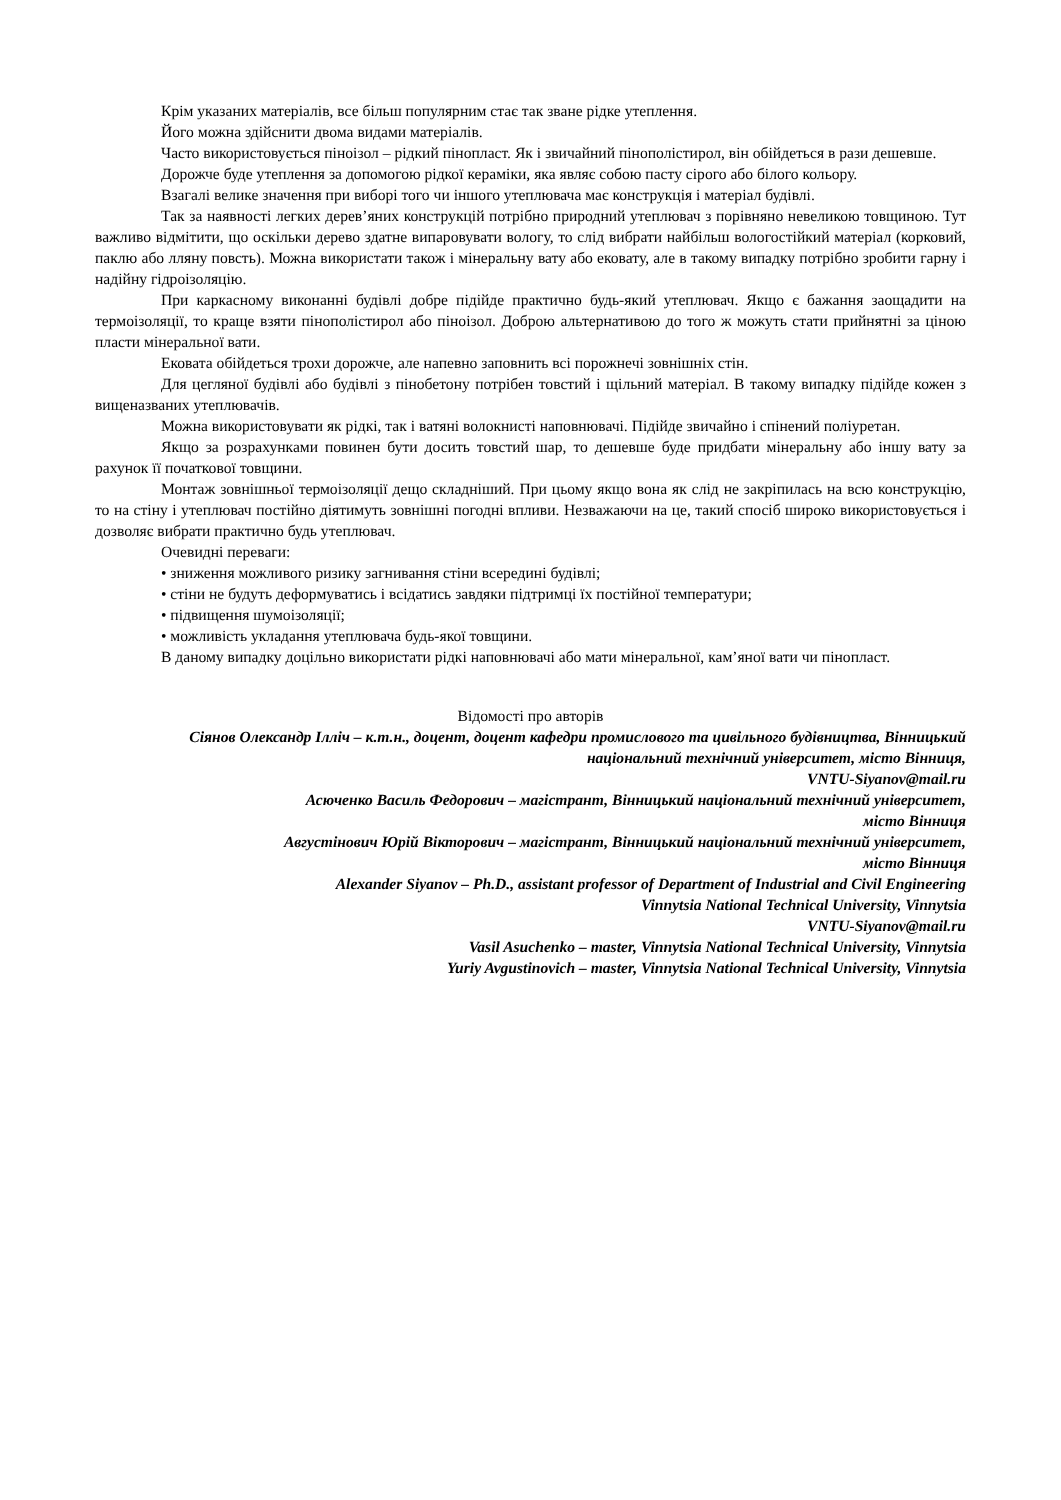Крім указаних матеріалів, все більш популярним стає так зване рідке утеплення.
Його можна здійснити двома видами матеріалів.
Часто використовується піноізол – рідкий пінопласт. Як і звичайний пінополістирол, він обійдеться в рази дешевше.
Дорожче буде утеплення за допомогою рідкої кераміки, яка являє собою пасту сірого або білого кольору.
Взагалі велике значення при виборі того чи іншого утеплювача має конструкція і матеріал будівлі.
Так за наявності легких дерев’яних конструкцій потрібно природний утеплювач з порівняно невеликою товщиною. Тут важливо відмітити, що оскільки дерево здатне випаровувати вологу, то слід вибрати найбільш вологостійкий матеріал (корковий, паклю або лляну повсть). Можна використати також і мінеральну вату або ековату, але в такому випадку потрібно зробити гарну і надійну гідроізоляцію.
При каркасному виконанні будівлі добре підійде практично будь-який утеплювач. Якщо є бажання заощадити на термоізоляції, то краще взяти пінополістирол або піноізол. Доброю альтернативою до того ж можуть стати прийнятні за ціною пласти мінеральної вати.
Ековата обійдеться трохи дорожче, але напевно заповнить всі порожнечі зовнішніх стін.
Для цегляної будівлі або будівлі з пінобетону потрібен товстий і щільний матеріал. В такому випадку підійде кожен з вищеназваних утеплювачів.
Можна використовувати як рідкі, так і ватяні волокнисті наповнювачі. Підійде звичайно і спінений поліуретан.
Якщо за розрахунками повинен бути досить товстий шар, то дешевше буде придбати мінеральну або іншу вату за рахунок її початкової товщини.
Монтаж зовнішньої термоізоляції дещо складніший. При цьому якщо вона як слід не закріпилась на всю конструкцію, то на стіну і утеплювач постійно діятимуть зовнішні погодні впливи. Незважаючи на це, такий спосіб широко використовується і дозволяє вибрати практично будь утеплювач.
Очевидні переваги:
• зниження можливого ризику загнивання стіни всередині будівлі;
• стіни не будуть деформуватись і всідатись завдяки підтримці їх постійної температури;
• підвищення шумоізоляції;
• можливість укладання утеплювача будь-якої товщини.
В даному випадку доцільно використати рідкі наповнювачі або мати мінеральної, кам’яної вати чи пінопласт.
Відомості про авторів
Сіянов Олександр Ілліч – к.т.н., доцент, доцент кафедри промислового та цивільного будівництва, Вінницький національний технічний університет, місто Вінниця,
VNTU-Siyanov@mail.ru
Асюченко Василь Федорович – магістрант, Вінницький національний технічний університет,
місто Вінниця
Августінович Юрій Вікторович – магістрант, Вінницький національний технічний університет,
місто Вінниця
Alexander Siyanov – Ph.D., assistant professor of Department of Industrial and Civil Engineering
Vinnytsia National Technical University, Vinnytsia
VNTU-Siyanov@mail.ru
Vasil Asuchenko – master, Vinnytsia National Technical University, Vinnytsia
Yuriy Avgustinovich – master, Vinnytsia National Technical University, Vinnytsia